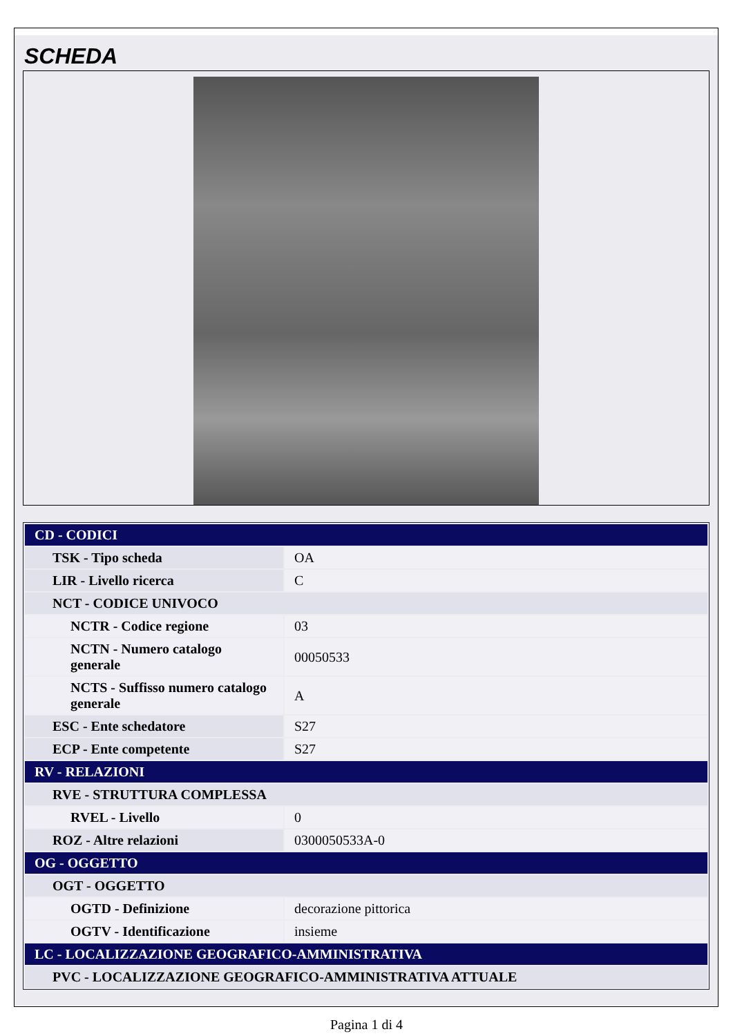SCHEDA
| CD - CODICI | |
| TSK - Tipo scheda | OA |
| LIR - Livello ricerca | C |
| NCT - CODICE UNIVOCO | |
| NCTR - Codice regione | 03 |
| NCTN - Numero catalogo generale | 00050533 |
| NCTS - Suffisso numero catalogo generale | A |
| ESC - Ente schedatore | S27 |
| ECP - Ente competente | S27 |
| RV - RELAZIONI | |
| RVE - STRUTTURA COMPLESSA | |
| RVEL - Livello | 0 |
| ROZ - Altre relazioni | 0300050533A-0 |
| OG - OGGETTO | |
| OGT - OGGETTO | |
| OGTD - Definizione | decorazione pittorica |
| OGTV - Identificazione | insieme |
| LC - LOCALIZZAZIONE GEOGRAFICO-AMMINISTRATIVA | |
| PVC - LOCALIZZAZIONE GEOGRAFICO-AMMINISTRATIVA ATTUALE | |
Pagina 1 di 4